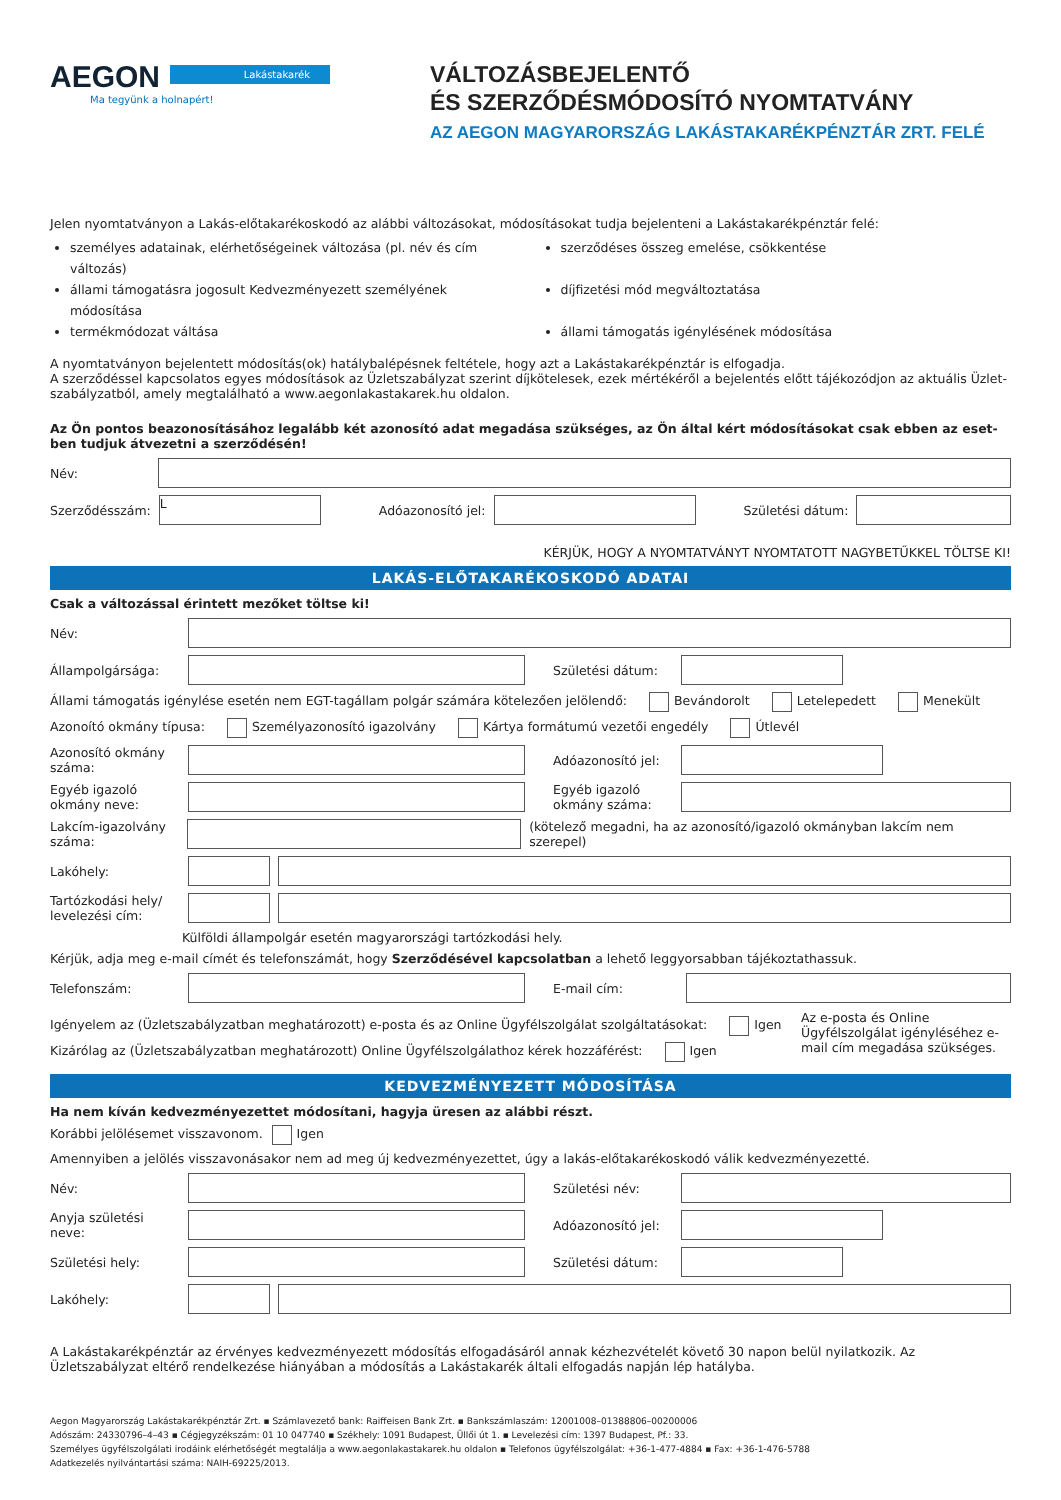AEGON
Ma tegyünk a holnapért!
Lakástakarék
VÁLTOZÁSBEJELENTŐ
ÉS SZERZŐDÉSMÓDOSÍTÓ NYOMTATVÁNY
AZ AEGON MAGYARORSZÁG LAKÁSTAKARÉKPÉNZTÁR ZRT. FELÉ
Jelen nyomtatványon a Lakás-előtakarékoskodó az alábbi változásokat, módosításokat tudja bejelenteni a Lakástakarékpénztár felé:
személyes adatainak, elérhetőségeinek változása (pl. név és cím változás)
szerződéses összeg emelése, csökkentése
állami támogatásra jogosult Kedvezményezett személyének módosítása
díjfizetési mód megváltoztatása
termékmódozat váltása
állami támogatás igénylésének módosítása
A nyomtatványon bejelentett módosítás(ok) hatálybalépésnek feltétele, hogy azt a Lakástakarékpénztár is elfogadja.
A szerződéssel kapcsolatos egyes módosítások az Üzletszabályzat szerint díjkötelesek, ezek mértékéről a bejelentés előtt tájékozódjon az aktuális Üzlet-szabályzatból, amely megtalálható a www.aegonlakastakarek.hu oldalon.
Az Ön pontos beazonosításához legalább két azonosító adat megadása szükséges, az Ön által kért módosításokat csak ebben az eset-ben tudjuk átvezetni a szerződésén!
Név:
Szerződésszám:
L
Adóazonosító jel: Születési dátum:
KÉRJÜK, HOGY A NYOMTATVÁNYT NYOMTATOTT NAGYBETŰKKEL TÖLTSE KI!
LAKÁS-ELŐTAKARÉKOSKODÓ ADATAI
Csak a változással érintett mezőket töltse ki!
Név:
Állampolgársága: Születési dátum:
Állami támogatás igénylése esetén nem EGT-tagállam polgár számára kötelezően jelölendő: Bevándorolt Letelepedett Menekült
Azonoító okmány típusa: Személyazonosító igazolvány Kártya formátumú vezetői engedély Útlevél
Azonosító okmány száma:
Adóazonosító jel:
Egyéb igazoló okmány neve:
Egyéb igazoló okmány száma:
Lakcím-igazolvány száma:
(kötelező megadni, ha az azonosító/igazoló okmányban lakcím nem szerepel)
Lakóhely:
Tartózkodási hely/ levelezési cím:
Külföldi állampolgár esetén magyarországi tartózkodási hely.
Kérjük, adja meg e-mail címét és telefonszámát, hogy Szerződésével kapcsolatban a lehető leggyorsabban tájékoztathassuk.
Telefonszám: E-mail cím:
Igényelem az (Üzletszabályzatban meghatározott) e-posta és az Online Ügyfélszolgálat szolgáltatásokat: Igen
Kizárólag az (Üzletszabályzatban meghatározott) Online Ügyfélszolgálathoz kérek hozzáférést: Igen
Az e-posta és Online Ügyfélszolgálat igényléséhez e-mail cím megadása szükséges.
KEDVEZMÉNYEZETT MÓDOSÍTÁSA
Ha nem kíván kedvezményezettet módosítani, hagyja üresen az alábbi részt.
Korábbi jelölésemet visszavonom. Igen
Amennyiben a jelölés visszavonásakor nem ad meg új kedvezményezettet, úgy a lakás-előtakarékoskodó válik kedvezményezetté.
Név: Születési név:
Anyja születési neve:
Adóazonosító jel:
Születési hely: Születési dátum:
Lakóhely:
A Lakástakarékpénztár az érvényes kedvezményezett módosítás elfogadásáról annak kézhezvételét követő 30 napon belül nyilatkozik. Az Üzletszabályzat eltérő rendelkezése hiányában a módosítás a Lakástakarék általi elfogadás napján lép hatályba.
Aegon Magyarország Lakástakarékpénztár Zrt. ▪ Számlavezető bank: Raiffeisen Bank Zrt. ▪ Bankszámlaszám: 12001008–01388806–00200006
Adószám: 24330796–4–43 ▪ Cégjegyzékszám: 01 10 047740 ▪ Székhely: 1091 Budapest, Üllői út 1. ▪ Levelezési cím: 1397 Budapest, Pf.: 33.
Személyes ügyfélszolgálati irodáink elérhetőségét megtalálja a www.aegonlakastakarek.hu oldalon ▪ Telefonos ügyfélszolgálat: +36-1-477-4884 ▪ Fax: +36-1-476-5788
Adatkezelés nyilvántartási száma: NAIH-69225/2013.